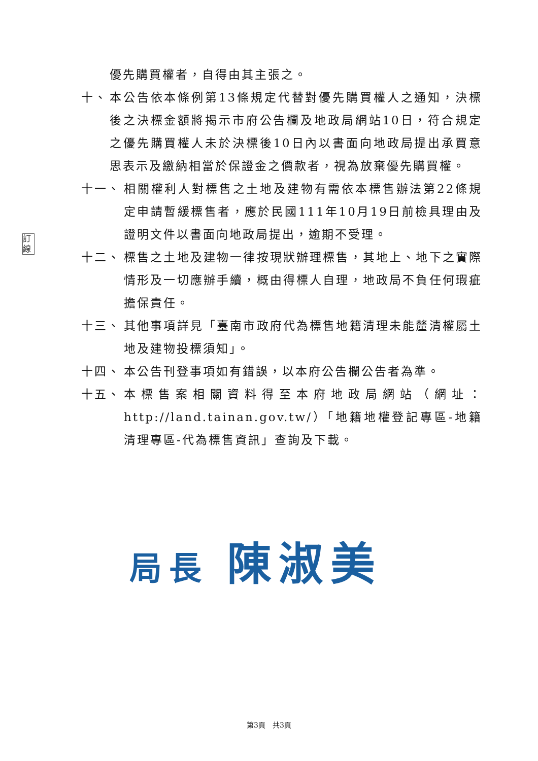訂 線
優先購買權者，自得由其主張之。
十、 本公告依本條例第13條規定代替對優先購買權人之通知，決標後之決標金額將揭示市府公告欄及地政局網站10日，符合規定之優先購買權人未於決標後10日內以書面向地政局提出承買意思表示及繳納相當於保證金之價款者，視為放棄優先購買權。
十一、 相關權利人對標售之土地及建物有需依本標售辦法第22條規定申請暫緩標售者，應於民國111年10月19日前檢具理由及證明文件以書面向地政局提出，逾期不受理。
十二、 標售之土地及建物一律按現狀辦理標售，其地上、地下之實際情形及一切應辦手續，概由得標人自理，地政局不負任何瑕疵擔保責任。
十三、 其他事項詳見「臺南市政府代為標售地籍清理未能釐清權屬土地及建物投標須知」。
十四、 本公告刊登事項如有錯誤，以本府公告欄公告者為準。
十五、 本標售案相關資料得至本府地政局網站（網址：http://land.tainan.gov.tw/）「地籍地權登記專區-地籍清理專區-代為標售資訊」查詢及下載。
局長 陳淑美
第3頁　共3頁